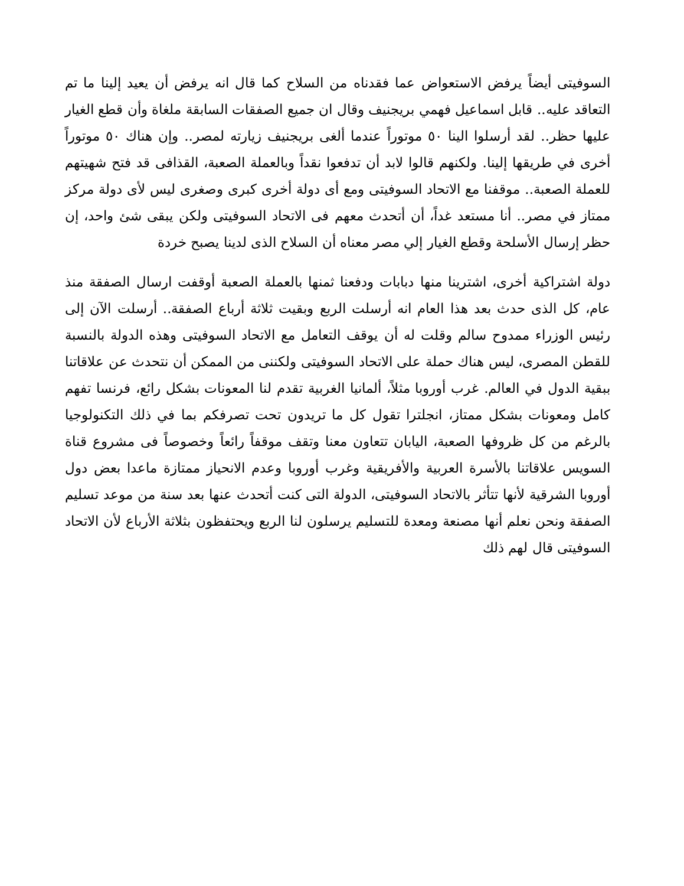السوفيتى أيضاً يرفض الاستعواض عما فقدناه من السلاح كما قال انه يرفض أن يعيد إلينا ما تم التعاقد عليه.. قابل اسماعيل فهمي بريجنيف وقال ان جميع الصفقات السابقة ملغاة وأن قطع الغيار عليها حظر.. لقد أرسلوا الينا ٥٠ موتوراً عندما ألغى بريجنيف زيارته لمصر.. وإن هناك ٥٠ موتوراً أخرى في طريقها إلينا. ولكنهم قالوا لابد أن تدفعوا نقداً وبالعملة الصعبة، القذافى قد فتح شهيتهم للعملة الصعبة.. موقفنا مع الاتحاد السوفيتى ومع أى دولة أخرى كبرى وصغرى ليس لأى دولة مركز ممتاز في مصر.. أنا مستعد غداً، أن أتحدث معهم فى الاتحاد السوفيتى ولكن يبقى شئ واحد، إن حظر إرسال الأسلحة وقطع الغيار إلي مصر معناه أن السلاح الذى لدينا يصبح خردة
دولة اشتراكية أخرى، اشترينا منها دبابات ودفعنا ثمنها بالعملة الصعبة أوقفت ارسال الصفقة منذ عام، كل الذى حدث بعد هذا العام انه أرسلت الربع وبقيت ثلاثة أرباع الصفقة.. أرسلت الآن إلى رئيس الوزراء ممدوح سالم وقلت له أن يوقف التعامل مع الاتحاد السوفيتى وهذه الدولة بالنسبة للقطن المصرى، ليس هناك حملة على الاتحاد السوفيتى ولكننى من الممكن أن نتحدث عن علاقاتنا ببقية الدول في العالم. غرب أوروبا مثلاً، ألمانيا الغربية تقدم لنا المعونات بشكل رائع، فرنسا تفهم كامل ومعونات بشكل ممتاز، انجلترا تقول كل ما تريدون تحت تصرفكم بما في ذلك التكنولوجيا بالرغم من كل ظروفها الصعبة، اليابان تتعاون معنا وتقف موقفاً رائعاً وخصوصاً فى مشروع قناة السويس علاقاتنا بالأسرة العربية والأفريقية وغرب أوروبا وعدم الانحياز ممتازة ماعدا بعض دول أوروبا الشرقية لأنها تتأثر بالاتحاد السوفيتى، الدولة التى كنت أتحدث عنها بعد سنة من موعد تسليم الصفقة ونحن نعلم أنها مصنعة ومعدة للتسليم يرسلون لنا الربع ويحتفظون بثلاثة الأرباع لأن الاتحاد السوفيتى قال لهم ذلك